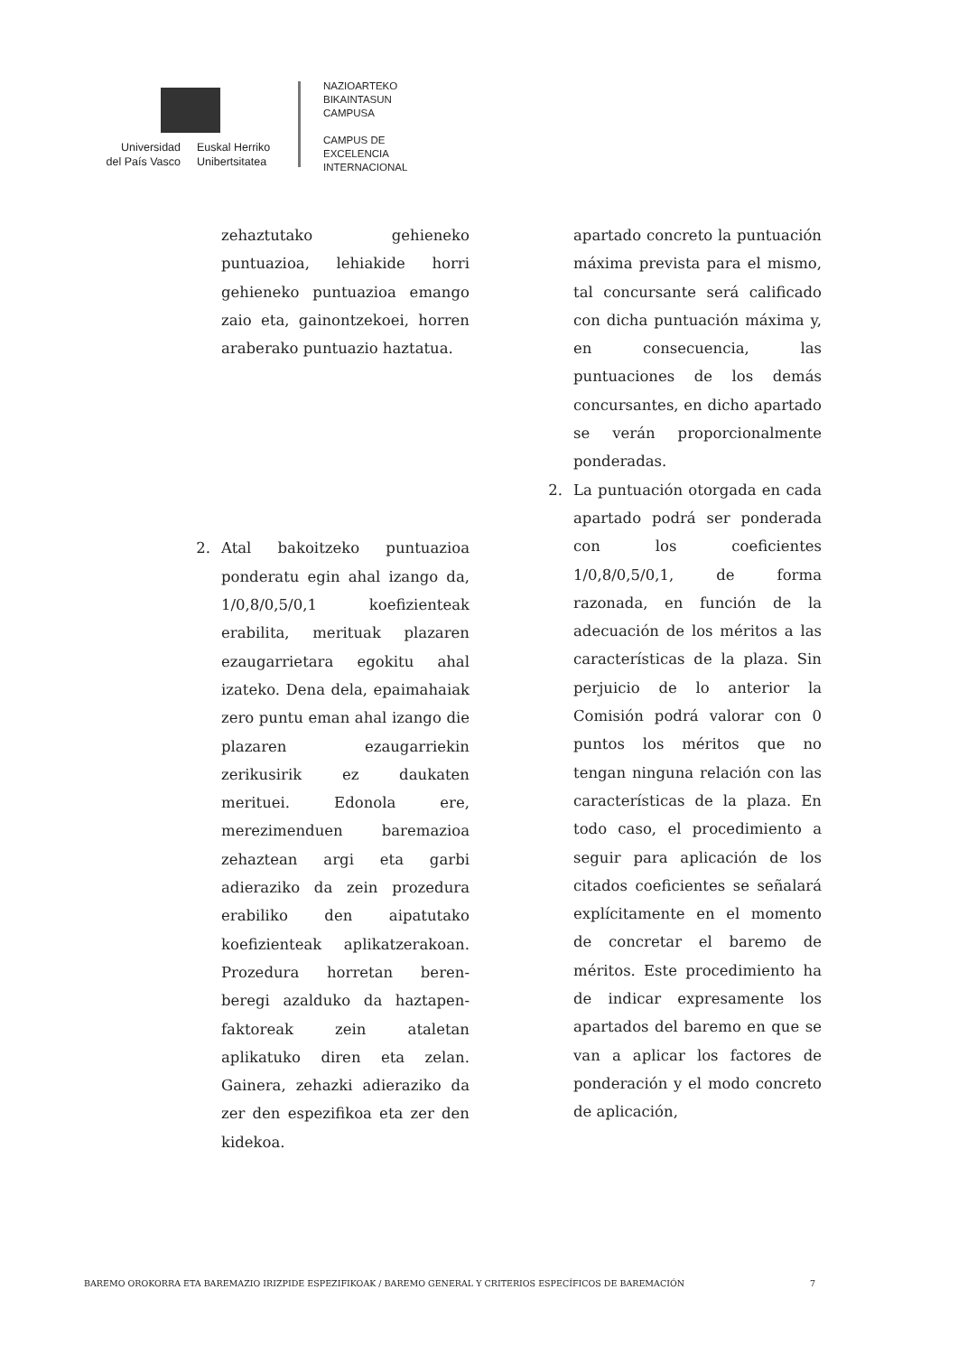Universidad
del País Vasco
Euskal Herriko
Unibertsitatea
NAZIOARTEKO
BIKAINTASUN
CAMPUSA
CAMPUS DE
EXCELENCIA
INTERNACIONAL
zehaztutako gehieneko puntuazioa, lehiakide horri gehieneko puntuazioa emango zaio eta, gainontzekoei, horren araberako puntuazio haztatua.
2. Atal bakoitzeko puntuazioa ponderatu egin ahal izango da, 1/0,8/0,5/0,1 koefizienteak erabilita, merituak plazaren ezaugarrietara egokitu ahal izateko. Dena dela, epaimahaiak zero puntu eman ahal izango die plazaren ezaugarriekin zerikusirik ez daukaten merituei. Edonola ere, merezimenduen baremazioa zehaztean argi eta garbi adieraziko da zein prozedura erabiliko den aipatutako koefizienteak aplikatzerakoan. Prozedura horretan beren-beregi azalduko da haztapen-faktoreak zein ataletan aplikatuko diren eta zelan. Gainera, zehazki adieraziko da zer den espezifikoa eta zer den kidekoa.
apartado concreto la puntuación máxima prevista para el mismo, tal concursante será calificado con dicha puntuación máxima y, en consecuencia, las puntuaciones de los demás concursantes, en dicho apartado se verán proporcionalmente ponderadas.
2. La puntuación otorgada en cada apartado podrá ser ponderada con los coeficientes 1/0,8/0,5/0,1, de forma razonada, en función de la adecuación de los méritos a las características de la plaza. Sin perjuicio de lo anterior la Comisión podrá valorar con 0 puntos los méritos que no tengan ninguna relación con las características de la plaza. En todo caso, el procedimiento a seguir para aplicación de los citados coeficientes se señalará explícitamente en el momento de concretar el baremo de méritos. Este procedimiento ha de indicar expresamente los apartados del baremo en que se van a aplicar los factores de ponderación y el modo concreto de aplicación,
BAREMO OROKORRA ETA BAREMAZIO IRIZPIDE ESPEZIFIKOAK / BAREMO GENERAL Y CRITERIOS ESPECÍFICOS DE BAREMACIÓN 7